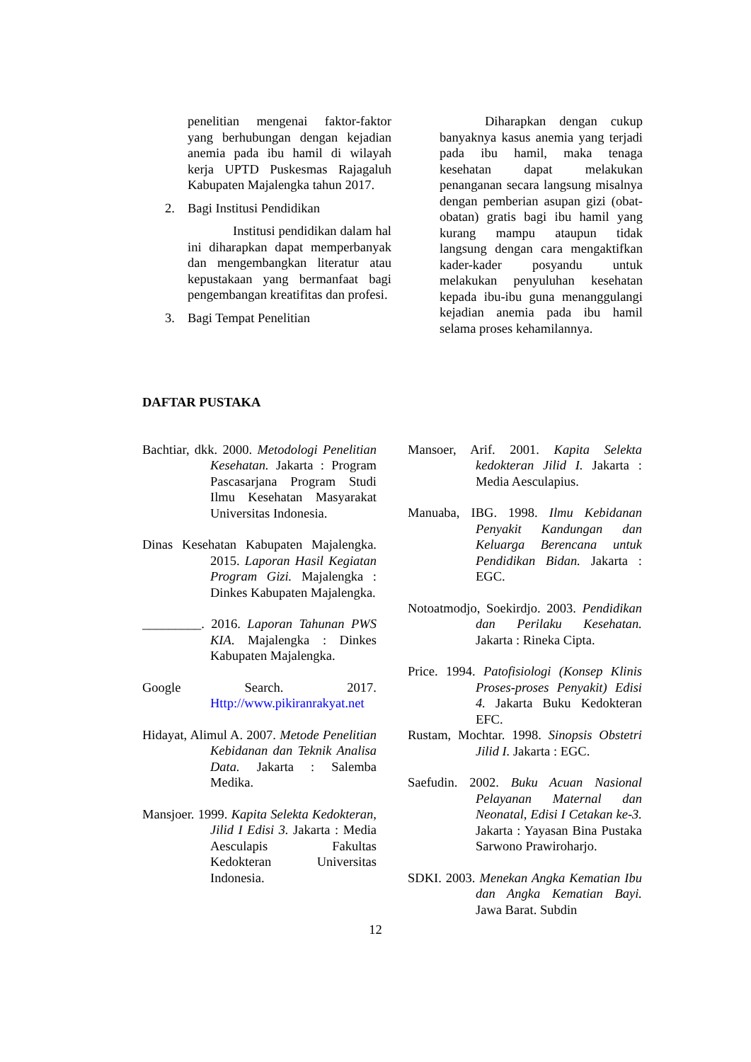penelitian mengenai faktor-faktor yang berhubungan dengan kejadian anemia pada ibu hamil di wilayah kerja UPTD Puskesmas Rajagaluh Kabupaten Majalengka tahun 2017.
2. Bagi Institusi Pendidikan
Institusi pendidikan dalam hal ini diharapkan dapat memperbanyak dan mengembangkan literatur atau kepustakaan yang bermanfaat bagi pengembangan kreatifitas dan profesi.
3. Bagi Tempat Penelitian
Diharapkan dengan cukup banyaknya kasus anemia yang terjadi pada ibu hamil, maka tenaga kesehatan dapat melakukan penanganan secara langsung misalnya dengan pemberian asupan gizi (obat-obatan) gratis bagi ibu hamil yang kurang mampu ataupun tidak langsung dengan cara mengaktifkan kader-kader posyandu untuk melakukan penyuluhan kesehatan kepada ibu-ibu guna menanggulangi kejadian anemia pada ibu hamil selama proses kehamilannya.
DAFTAR PUSTAKA
Bachtiar, dkk. 2000. Metodologi Penelitian Kesehatan. Jakarta : Program Pascasarjana Program Studi Ilmu Kesehatan Masyarakat Universitas Indonesia.
Dinas Kesehatan Kabupaten Majalengka. 2015. Laporan Hasil Kegiatan Program Gizi. Majalengka : Dinkes Kabupaten Majalengka.
_________. 2016. Laporan Tahunan PWS KIA. Majalengka : Dinkes Kabupaten Majalengka.
Google Search. 2017. Http://www.pikiranrakyat.net
Hidayat, Alimul A. 2007. Metode Penelitian Kebidanan dan Teknik Analisa Data. Jakarta : Salemba Medika.
Mansjoer. 1999. Kapita Selekta Kedokteran, Jilid I Edisi 3. Jakarta : Media Aesculapis Fakultas Kedokteran Universitas Indonesia.
Mansoer, Arif. 2001. Kapita Selekta kedokteran Jilid I. Jakarta : Media Aesculapius.
Manuaba, IBG. 1998. Ilmu Kebidanan Penyakit Kandungan dan Keluarga Berencana untuk Pendidikan Bidan. Jakarta : EGC.
Notoatmodjo, Soekirdjo. 2003. Pendidikan dan Perilaku Kesehatan. Jakarta : Rineka Cipta.
Price. 1994. Patofisiologi (Konsep Klinis Proses-proses Penyakit) Edisi 4. Jakarta Buku Kedokteran EFC.
Rustam, Mochtar. 1998. Sinopsis Obstetri Jilid I. Jakarta : EGC.
Saefudin. 2002. Buku Acuan Nasional Pelayanan Maternal dan Neonatal, Edisi I Cetakan ke-3. Jakarta : Yayasan Bina Pustaka Sarwono Prawiroharjo.
SDKI. 2003. Menekan Angka Kematian Ibu dan Angka Kematian Bayi. Jawa Barat. Subdin
12